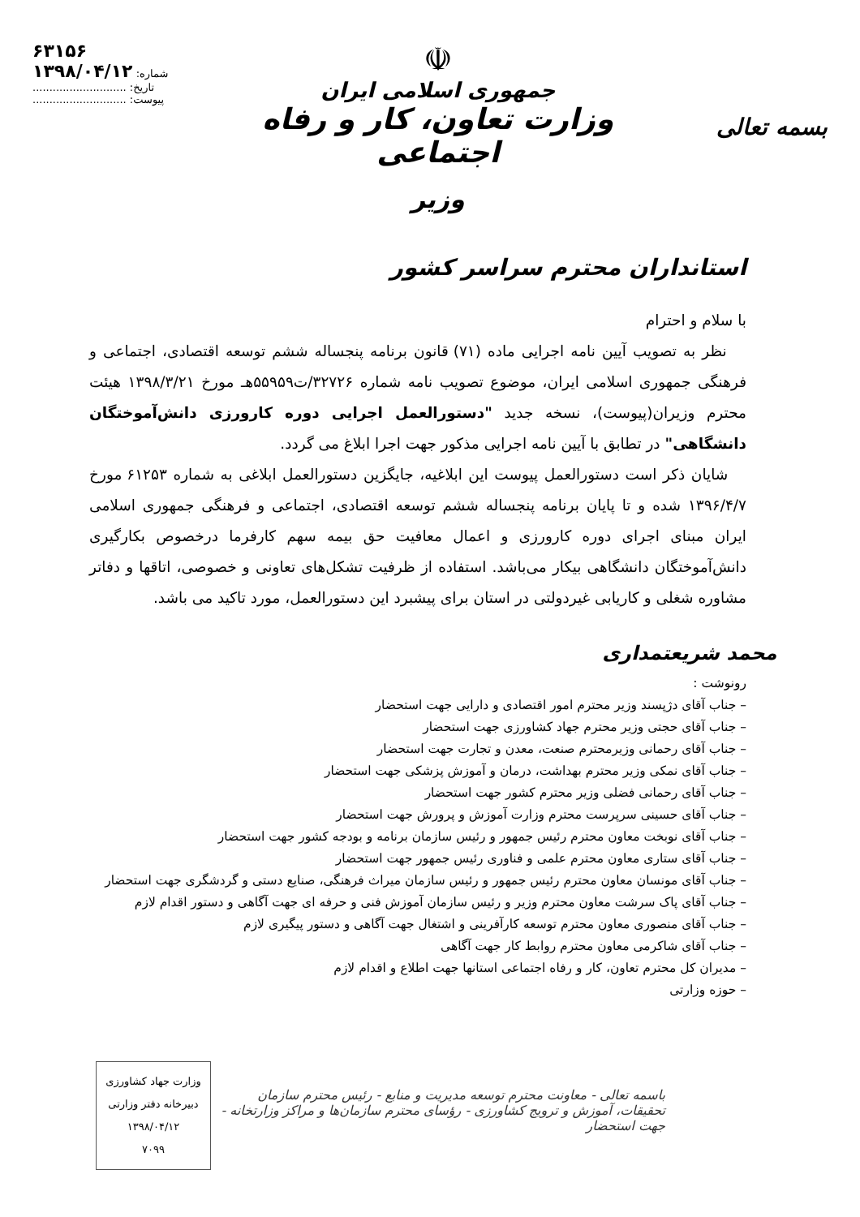بسمه تعالی
☫
جمهوری اسلامی ایران
وزارت تعاون، کار و رفاه اجتماعی
وزیر
۶۳۱۵۶
۱۳۹۸/۰۴/۱۲ :شماره
............................ :تاریخ
............................ :پیوست
استانداران محترم سراسر کشور
با سلام و احترام
نظر به تصویب آیین نامه اجرایی ماده (۷۱) قانون برنامه پنجساله ششم توسعه اقتصادی، اجتماعی و فرهنگی جمهوری اسلامی ایران، موضوع تصویب نامه شماره ۳۲۷۲۶/ت۵۵۹۵۹هـ مورخ ۱۳۹۸/۳/۲۱ هیئت محترم وزیران(پیوست)، نسخه جدید "دستورالعمل اجرایی دوره کارورزی دانش‌آموختگان دانشگاهی" در تطابق با آیین نامه اجرایی مذکور جهت اجرا ابلاغ می گردد.
شایان ذکر است دستورالعمل پیوست این ابلاغیه، جایگزین دستورالعمل ابلاغی به شماره ۶۱۲۵۳ مورخ ۱۳۹۶/۴/۷ شده و تا پایان برنامه پنجساله ششم توسعه اقتصادی، اجتماعی و فرهنگی جمهوری اسلامی ایران مبنای اجرای دوره کارورزی و اعمال معافیت حق بیمه سهم کارفرما درخصوص بکارگیری دانش‌آموختگان دانشگاهی بیکار می‌باشد. استفاده از ظرفیت تشکل‌های تعاونی و خصوصی، اتاقها و دفاتر مشاوره شغلی و کاریابی غیردولتی در استان برای پیشبرد این دستورالعمل، مورد تاکید می باشد.
محمد شریعتمداری
رونوشت :
– جناب آقای دژپسند وزیر محترم امور اقتصادی و دارایی جهت استحضار
– جناب آقای حجتی وزیر محترم جهاد کشاورزی جهت استحضار
– جناب آقای رحمانی وزیرمحترم صنعت، معدن و تجارت جهت استحضار
– جناب آقای نمکی وزیر محترم بهداشت، درمان و آموزش پزشکی جهت استحضار
– جناب آقای رحمانی فضلی وزیر محترم کشور جهت استحضار
– جناب آقای حسینی سرپرست محترم وزارت آموزش و پرورش جهت استحضار
– جناب آقای نوبخت معاون محترم رئیس جمهور و رئیس سازمان برنامه و بودجه کشور جهت استحضار
– جناب آقای ستاری معاون محترم علمی و فناوری رئیس جمهور جهت استحضار
– جناب آقای مونسان معاون محترم رئیس جمهور و رئیس سازمان میراث فرهنگی، صنایع دستی و گردشگری جهت استحضار
– جناب آقای پاک سرشت معاون محترم وزیر و رئیس سازمان آموزش فنی و حرفه ای جهت آگاهی و دستور اقدام لازم
– جناب آقای منصوری معاون محترم توسعه کارآفرینی و اشتغال جهت آگاهی و دستور پیگیری لازم
– جناب آقای شاکرمی معاون محترم روابط کار جهت آگاهی
– مدیران کل محترم تعاون، کار و رفاه اجتماعی استانها جهت اطلاع و اقدام لازم
– حوزه وزارتی
وزارت جهاد کشاورزی
دبیرخانه دفتر وزارتی
۱۳۹۸/۰۴/۱۲
۷۰۹۹
باسمه تعالی - معاونت محترم توسعه مدیریت و منابع - رئیس محترم سازمان تحقیقات، آموزش و ترویج کشاورزی - رؤسای محترم سازمان‌ها و مراکز وزارتخانه - جهت استحضار